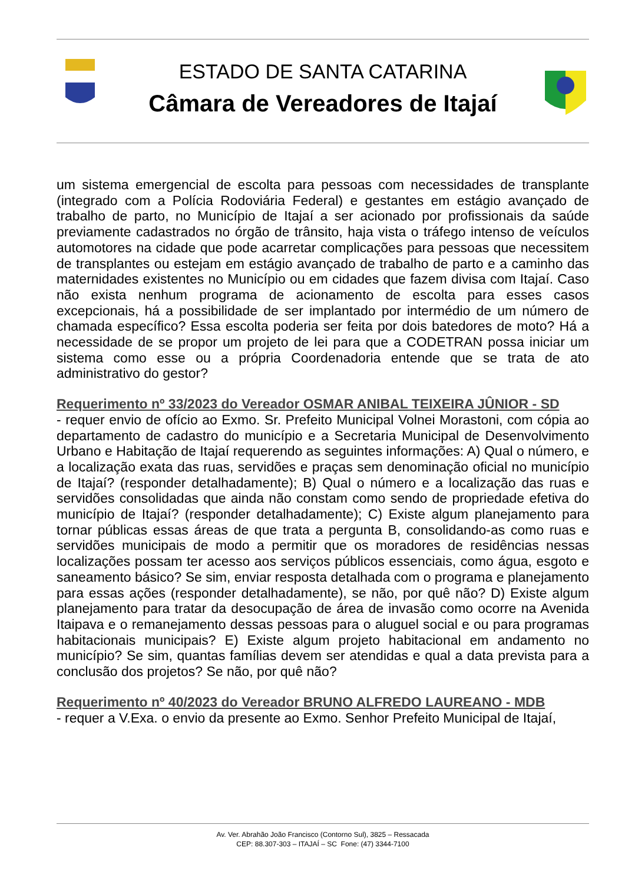ESTADO DE SANTA CATARINA
Câmara de Vereadores de Itajaí
um sistema emergencial de escolta para pessoas com necessidades de transplante (integrado com a Polícia Rodoviária Federal) e gestantes em estágio avançado de trabalho de parto, no Município de Itajaí a ser acionado por profissionais da saúde previamente cadastrados no órgão de trânsito, haja vista o tráfego intenso de veículos automotores na cidade que pode acarretar complicações para pessoas que necessitem de transplantes ou estejam em estágio avançado de trabalho de parto e a caminho das maternidades existentes no Município ou em cidades que fazem divisa com Itajaí. Caso não exista nenhum programa de acionamento de escolta para esses casos excepcionais, há a possibilidade de ser implantado por intermédio de um número de chamada específico? Essa escolta poderia ser feita por dois batedores de moto? Há a necessidade de se propor um projeto de lei para que a CODETRAN possa iniciar um sistema como esse ou a própria Coordenadoria entende que se trata de ato administrativo do gestor?
Requerimento nº 33/2023 do Vereador OSMAR ANIBAL TEIXEIRA JÛNIOR - SD
- requer envio de ofício ao Exmo. Sr. Prefeito Municipal Volnei Morastoni, com cópia ao departamento de cadastro do município e a Secretaria Municipal de Desenvolvimento Urbano e Habitação de Itajaí requerendo as seguintes informações: A) Qual o número, e a localização exata das ruas, servidões e praças sem denominação oficial no município de Itajaí? (responder detalhadamente); B) Qual o número e a localização das ruas e servidões consolidadas que ainda não constam como sendo de propriedade efetiva do município de Itajaí? (responder detalhadamente); C) Existe algum planejamento para tornar públicas essas áreas de que trata a pergunta B, consolidando-as como ruas e servidões municipais de modo a permitir que os moradores de residências nessas localizações possam ter acesso aos serviços públicos essenciais, como água, esgoto e saneamento básico? Se sim, enviar resposta detalhada com o programa e planejamento para essas ações (responder detalhadamente), se não, por quê não? D) Existe algum planejamento para tratar da desocupação de área de invasão como ocorre na Avenida Itaipava e o remanejamento dessas pessoas para o aluguel social e ou para programas habitacionais municipais? E) Existe algum projeto habitacional em andamento no município? Se sim, quantas famílias devem ser atendidas e qual a data prevista para a conclusão dos projetos? Se não, por quê não?
Requerimento nº 40/2023 do Vereador BRUNO ALFREDO LAUREANO - MDB
- requer a V.Exa. o envio da presente ao Exmo. Senhor Prefeito Municipal de Itajaí,
Av. Ver. Abrahão João Francisco (Contorno Sul), 3825 – Ressacada
CEP: 88.307-303 – ITAJAÍ – SC Fone: (47) 3344-7100